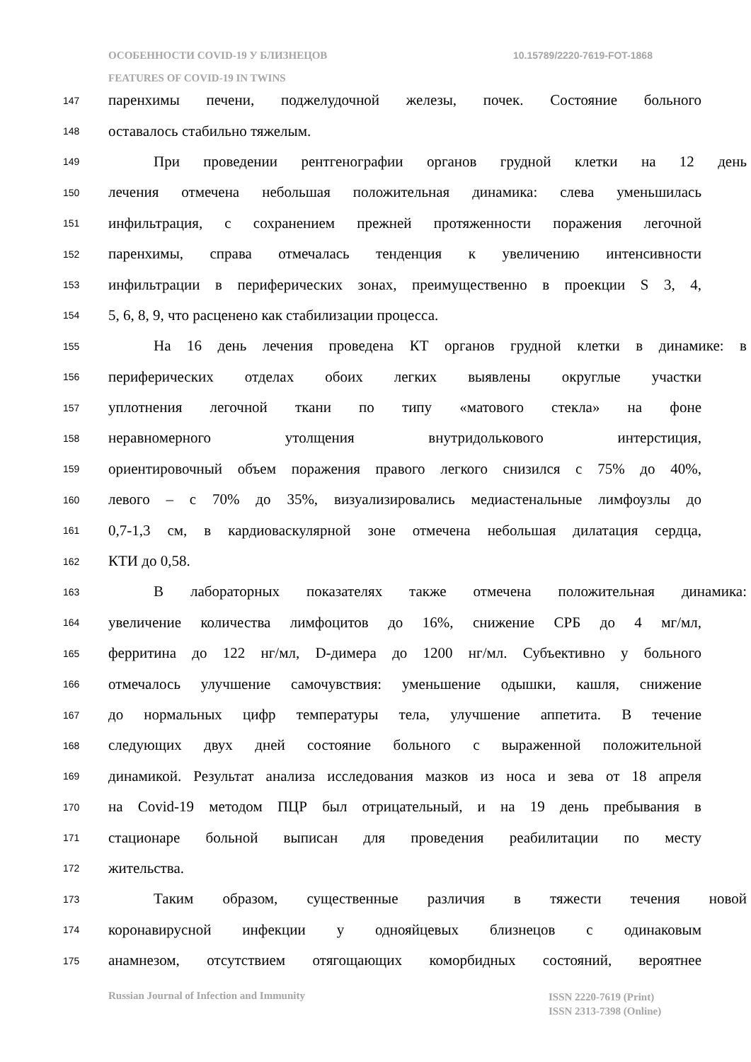ОСОБЕННОСТИ COVID-19 У БЛИЗНЕЦОВ
10.15789/2220-7619-FOT-1868
FEATURES OF COVID-19 IN TWINS
147 паренхимы печени, поджелудочной железы, почек. Состояние больного
148 оставалось стабильно тяжелым.
149 При проведении рентгенографии органов грудной клетки на 12 день
150 лечения отмечена небольшая положительная динамика: слева уменьшилась
151 инфильтрация, с сохранением прежней протяженности поражения легочной
152 паренхимы, справа отмечалась тенденция к увеличению интенсивности
153 инфильтрации в периферических зонах, преимущественно в проекции S 3, 4,
154 5, 6, 8, 9, что расценено как стабилизации процесса.
155 На 16 день лечения проведена КТ органов грудной клетки в динамике: в
156 периферических отделах обоих легких выявлены округлые участки
157 уплотнения легочной ткани по типу «матового стекла» на фоне
158 неравномерного утолщения внутридолькового интерстиция,
159 ориентировочный объем поражения правого легкого снизился с 75% до 40%,
160 левого – с 70% до 35%, визуализировались медиастенальные лимфоузлы до
161 0,7-1,3 см, в кардиоваскулярной зоне отмечена небольшая дилатация сердца,
162 КТИ до 0,58.
163 В лабораторных показателях также отмечена положительная динамика:
164 увеличение количества лимфоцитов до 16%, снижение СРБ до 4 мг/мл,
165 ферритина до 122 нг/мл, D-димера до 1200 нг/мл. Субъективно у больного
166 отмечалось улучшение самочувствия: уменьшение одышки, кашля, снижение
167 до нормальных цифр температуры тела, улучшение аппетита. В течение
168 следующих двух дней состояние больного с выраженной положительной
169 динамикой. Результат анализа исследования мазков из носа и зева от 18 апреля
170 на Covid-19 методом ПЦР был отрицательный, и на 19 день пребывания в
171 стационаре больной выписан для проведения реабилитации по месту
172 жительства.
173 Таким образом, существенные различия в тяжести течения новой
174 коронавирусной инфекции у однояйцевых близнецов с одинаковым
175 анамнезом, отсутствием отягощающих коморбидных состояний, вероятнее
Russian Journal of Infection and Immunity
ISSN 2220-7619 (Print)
ISSN 2313-7398 (Online)